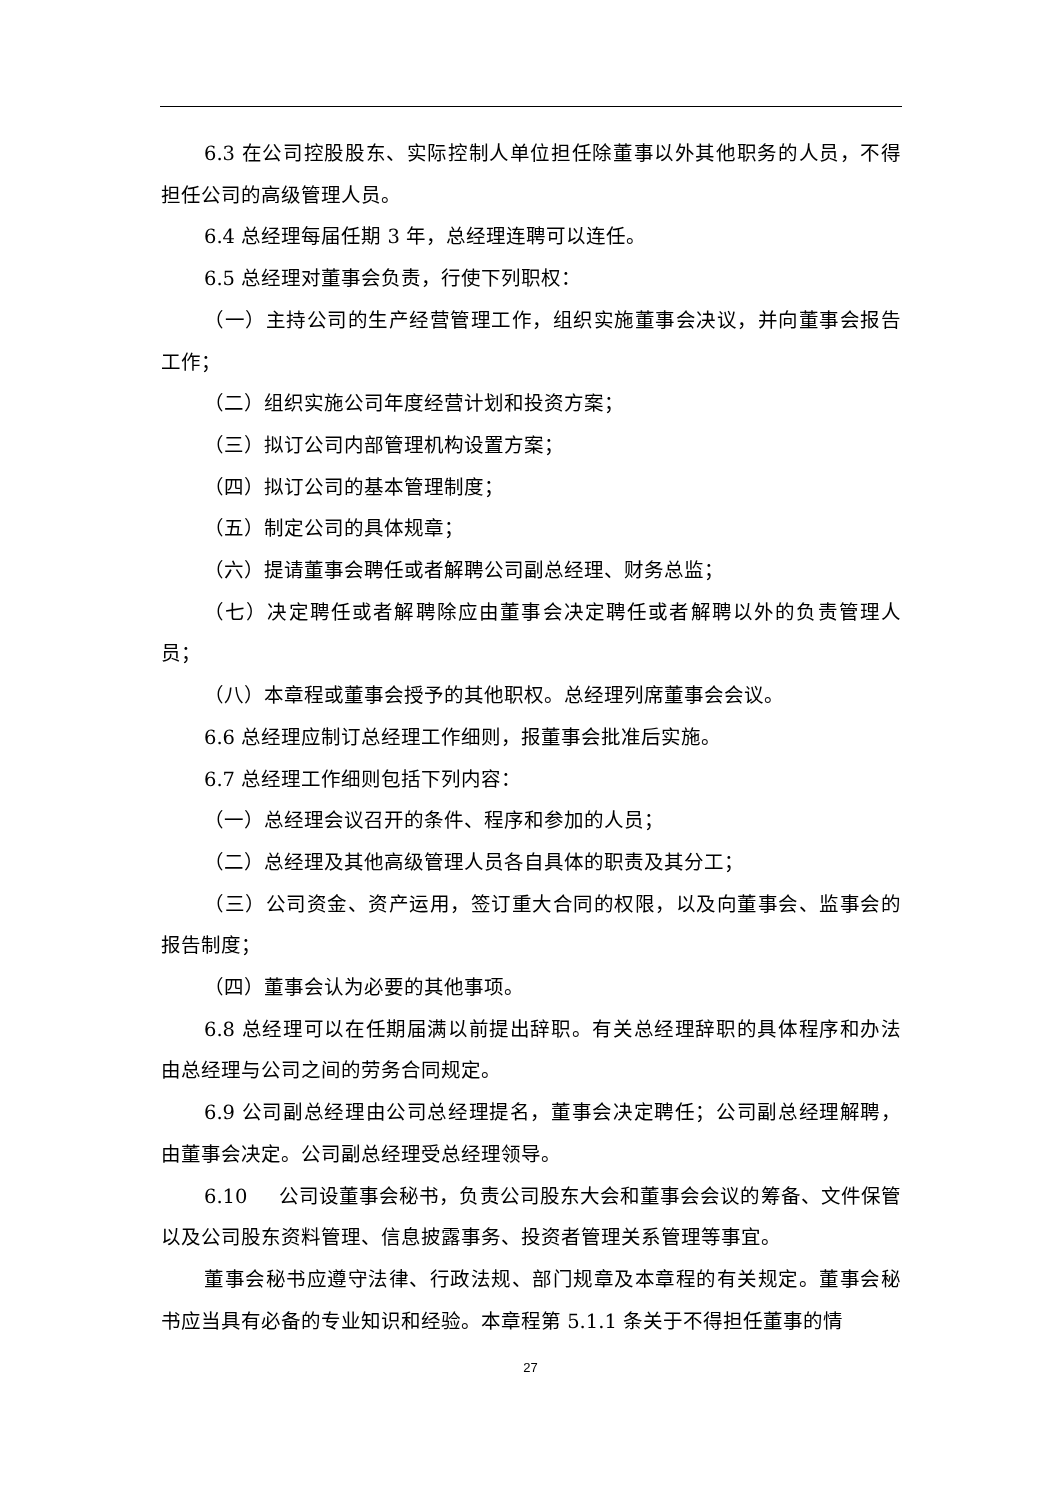6.3 在公司控股股东、实际控制人单位担任除董事以外其他职务的人员，不得担任公司的高级管理人员。
6.4 总经理每届任期 3 年，总经理连聘可以连任。
6.5 总经理对董事会负责，行使下列职权：
（一）主持公司的生产经营管理工作，组织实施董事会决议，并向董事会报告工作；
（二）组织实施公司年度经营计划和投资方案；
（三）拟订公司内部管理机构设置方案；
（四）拟订公司的基本管理制度；
（五）制定公司的具体规章；
（六）提请董事会聘任或者解聘公司副总经理、财务总监；
（七）决定聘任或者解聘除应由董事会决定聘任或者解聘以外的负责管理人员；
（八）本章程或董事会授予的其他职权。总经理列席董事会会议。
6.6 总经理应制订总经理工作细则，报董事会批准后实施。
6.7 总经理工作细则包括下列内容：
（一）总经理会议召开的条件、程序和参加的人员；
（二）总经理及其他高级管理人员各自具体的职责及其分工；
（三）公司资金、资产运用，签订重大合同的权限，以及向董事会、监事会的报告制度；
（四）董事会认为必要的其他事项。
6.8 总经理可以在任期届满以前提出辞职。有关总经理辞职的具体程序和办法由总经理与公司之间的劳务合同规定。
6.9 公司副总经理由公司总经理提名，董事会决定聘任；公司副总经理解聘，由董事会决定。公司副总经理受总经理领导。
6.10 公司设董事会秘书，负责公司股东大会和董事会会议的筹备、文件保管以及公司股东资料管理、信息披露事务、投资者管理关系管理等事宜。
董事会秘书应遵守法律、行政法规、部门规章及本章程的有关规定。董事会秘书应当具有必备的专业知识和经验。本章程第 5.1.1 条关于不得担任董事的情
27